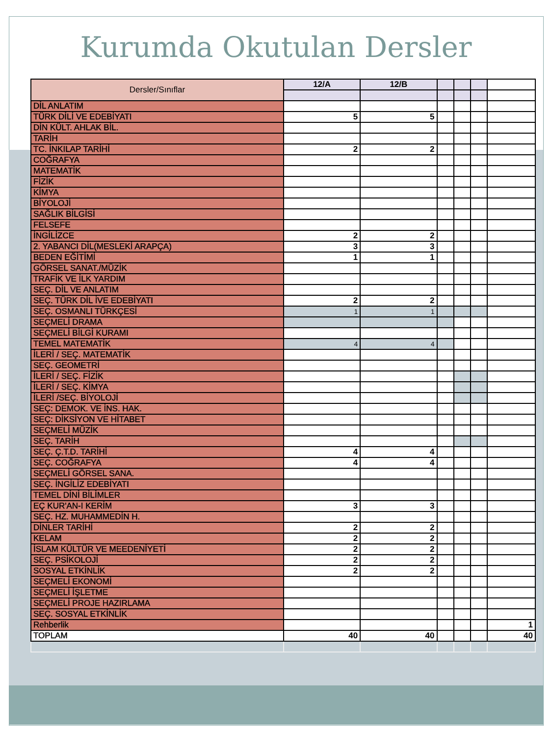Kurumda Okutulan Dersler
| Dersler/Sınıflar | 12/A | 12/B | | | | |
| DİL ANLATIM | | | | | | |
| TÜRK DİLİ VE EDEBİYATI | 5 | 5 | | | | |
| DİN KÜLT. AHLAK BİL. | | | | | | |
| TARİH | | | | | | |
| TC. İNKILAP TARİHİ | 2 | 2 | | | | |
| COĞRAFYA | | | | | | |
| MATEMATİK | | | | | | |
| FİZİK | | | | | | |
| KİMYA | | | | | | |
| BİYOLOJİ | | | | | | |
| SAĞLIK BİLGİSİ | | | | | | |
| FELSEFE | | | | | | |
| İNGİLİZCE | 2 | 2 | | | | |
| 2. YABANCI DİL(MESLEKİ ARAPÇA) | 3 | 3 | | | | |
| BEDEN EĞİTİMİ | 1 | 1 | | | | |
| GÖRSEL SANAT./MÜZİK | | | | | | |
| TRAFİK VE İLK YARDIM | | | | | | |
| SEÇ. DİL VE ANLATIM | | | | | | |
| SEÇ. TÜRK DİL İVE EDEBİYATI | 2 | 2 | | | | |
| SEÇ. OSMANLI TÜRKÇESİ | 1 | 1 | | | | |
| SEÇMELİ DRAMA | | | | | | |
| SEÇMELİ BİLGİ KURAMI | | | | | | |
| TEMEL MATEMATİK | 4 | 4 | | | | |
| İLERİ / SEÇ. MATEMATİK | | | | | | |
| SEÇ. GEOMETRİ | | | | | | |
| İLERİ / SEÇ. FİZİK | | | | | | |
| İLERİ / SEÇ. KİMYA | | | | | | |
| İLERİ /SEÇ. BİYOLOJİ | | | | | | |
| SEÇ: DEMOK. VE İNS. HAK. | | | | | | |
| SEÇ: DİKSİYON VE HİTABET | | | | | | |
| SEÇMELİ MÜZİK | | | | | | |
| SEÇ. TARİH | | | | | | |
| SEÇ. Ç.T.D. TARİHİ | 4 | 4 | | | | |
| SEÇ. COĞRAFYA | 4 | 4 | | | | |
| SEÇMELİ GÖRSEL SANA. | | | | | | |
| SEÇ. İNGİLİZ EDEBİYATI | | | | | | |
| TEMEL DİNİ BİLİMLER | | | | | | |
| EÇ KUR'AN-I KERİM | 3 | 3 | | | | |
| SEÇ. HZ. MUHAMMEDİN H. | | | | | | |
| DİNLER TARİHİ | 2 | 2 | | | | |
| KELAM | 2 | 2 | | | | |
| İSLAM KÜLTÜR VE MEEDENİYETİ | 2 | 2 | | | | |
| SEÇ. PSİKOLOJİ | 2 | 2 | | | | |
| SOSYAL ETKİNLİK | 2 | 2 | | | | |
| SEÇMELİ EKONOMİ | | | | | | |
| SEÇMELİ İŞLETME | | | | | | |
| SEÇMELİ PROJE HAZIRLAMA | | | | | | |
| SEÇ. SOSYAL ETKİNLİK | | | | | | |
| Rehberlik | | | | | | 1 |
| TOPLAM | 40 | 40 | | | | 40 |